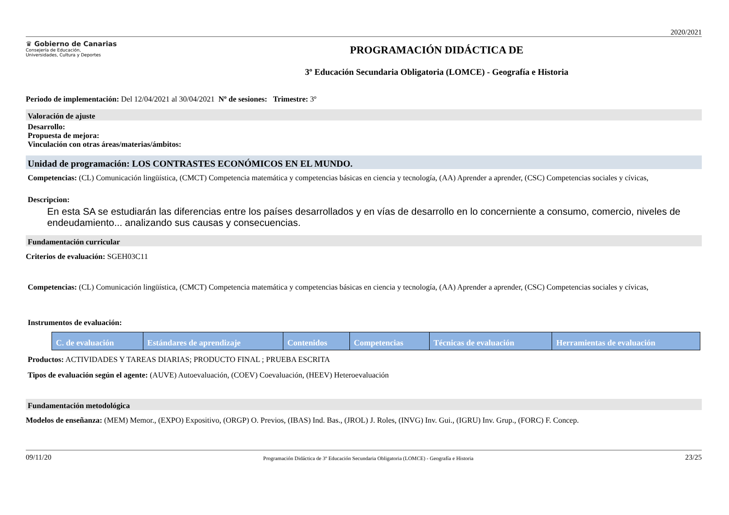2020/2021
♛ Gobierno de Canarias
Consejería de Educación,
Universidades, Cultura y Deportes
PROGRAMACIÓN DIDÁCTICA DE
3º Educación Secundaria Obligatoria (LOMCE) - Geografía e Historia
Periodo de implementación: Del 12/04/2021 al 30/04/2021 Nº de sesiones: Trimestre: 3º
Valoración de ajuste
Desarrollo:
Propuesta de mejora:
Vinculación con otras áreas/materias/ámbitos:
Unidad de programación: LOS CONTRASTES ECONÓMICOS EN EL MUNDO.
Competencias: (CL) Comunicación lingüística, (CMCT) Competencia matemática y competencias básicas en ciencia y tecnología, (AA) Aprender a aprender, (CSC) Competencias sociales y cívicas,
Descripcion:
En esta SA se estudiarán las diferencias entre los países desarrollados y en vías de desarrollo en lo concerniente a consumo, comercio, niveles de endeudamiento... analizando sus causas y consecuencias.
Fundamentación curricular
Criterios de evaluación: SGEH03C11
Competencias: (CL) Comunicación lingüística, (CMCT) Competencia matemática y competencias básicas en ciencia y tecnología, (AA) Aprender a aprender, (CSC) Competencias sociales y cívicas,
Instrumentos de evaluación:
| C. de evaluación | Estándares de aprendizaje | Contenidos | Competencias | Técnicas de evaluación | Herramientas de evaluación |
| --- | --- | --- | --- | --- | --- |
Productos: ACTIVIDADES Y TAREAS DIARIAS; PRODUCTO FINAL ; PRUEBA ESCRITA
Tipos de evaluación según el agente: (AUVE) Autoevaluación, (COEV) Coevaluación, (HEEV) Heteroevaluación
Fundamentación metodológica
Modelos de enseñanza: (MEM) Memor., (EXPO) Expositivo, (ORGP) O. Previos, (IBAS) Ind. Bas., (JROL) J. Roles, (INVG) Inv. Gui., (IGRU) Inv. Grup., (FORC) F. Concep.
09/11/20 Programación Didáctica de 3º Educación Secundaria Obligatoria (LOMCE) - Geografía e Historia 23/25